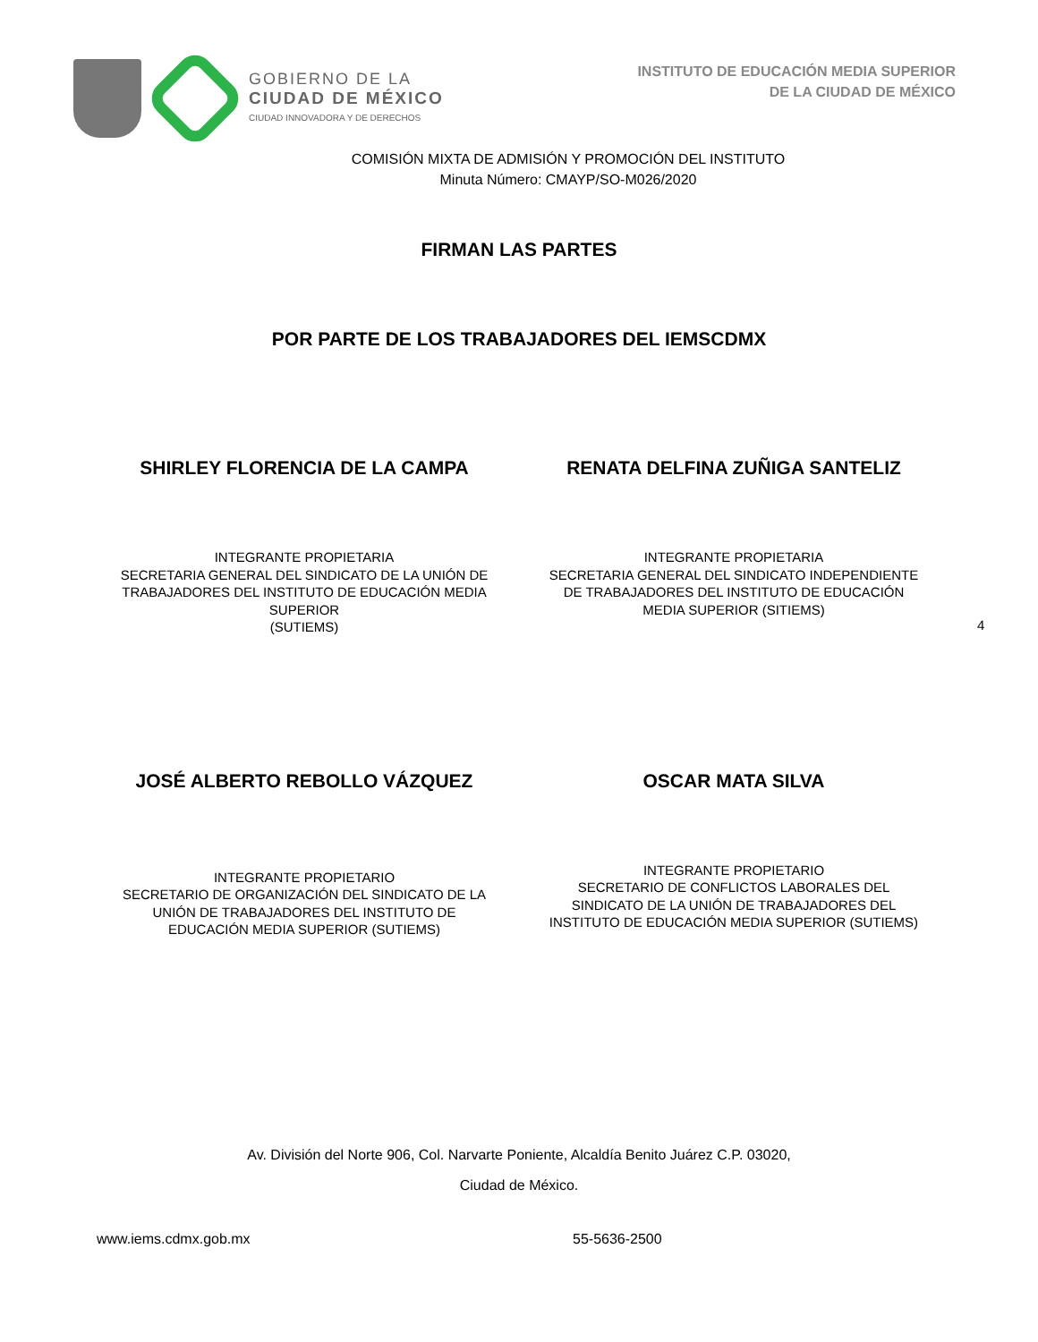GOBIERNO DE LA
CIUDAD DE MÉXICO
CIUDAD INNOVADORA Y DE DERECHOS
INSTITUTO DE EDUCACIÓN MEDIA SUPERIOR
DE LA CIUDAD DE MÉXICO
COMISIÓN MIXTA DE ADMISIÓN Y PROMOCIÓN DEL INSTITUTO
Minuta Número: CMAYP/SO-M026/2020
FIRMAN LAS PARTES
POR PARTE DE LOS TRABAJADORES DEL IEMSCDMX
SHIRLEY FLORENCIA DE LA CAMPA
INTEGRANTE PROPIETARIA
SECRETARIA GENERAL DEL SINDICATO DE LA UNIÓN DE TRABAJADORES DEL INSTITUTO DE EDUCACIÓN MEDIA SUPERIOR
(SUTIEMS)
RENATA DELFINA ZUÑIGA SANTELIZ
INTEGRANTE PROPIETARIA
SECRETARIA GENERAL DEL SINDICATO INDEPENDIENTE DE TRABAJADORES DEL INSTITUTO DE EDUCACIÓN MEDIA SUPERIOR (SITIEMS)
4
JOSÉ ALBERTO REBOLLO VÁZQUEZ
INTEGRANTE PROPIETARIO
SECRETARIO DE ORGANIZACIÓN DEL SINDICATO DE LA UNIÓN DE TRABAJADORES DEL INSTITUTO DE EDUCACIÓN MEDIA SUPERIOR (SUTIEMS)
OSCAR MATA SILVA
INTEGRANTE PROPIETARIO
SECRETARIO DE CONFLICTOS LABORALES DEL SINDICATO DE LA UNIÓN DE TRABAJADORES DEL INSTITUTO DE EDUCACIÓN MEDIA SUPERIOR (SUTIEMS)
Av. División del Norte 906, Col. Narvarte Poniente, Alcaldía Benito Juárez C.P. 03020,
Ciudad de México.
www.iems.cdmx.gob.mx 55-5636-2500